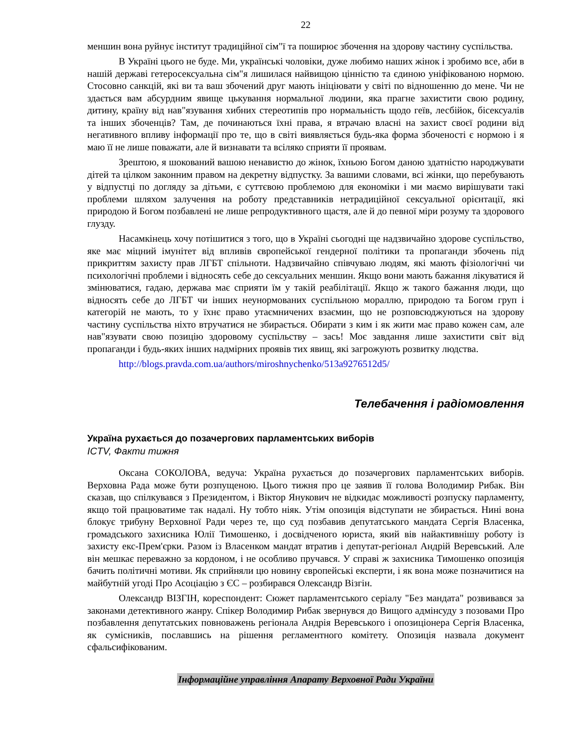22
меншин вона руйнує інститут традиційної сім"ї та поширює збочення на здорову частину суспільства.
В Україні цього не буде. Ми, українські чоловіки, дуже любимо наших жінок і зробимо все, аби в нашій державі гетеросексуальна сім"я лишилася найвищою цінністю та єдиною уніфікованою нормою. Стосовно санкцій, які ви та ваш збочений друг мають ініціювати у світі по відношенню до мене. Чи не здається вам абсурдним явище цькування нормальної людини, яка прагне захистити свою родину, дитину, країну від нав"язування хибних стереотипів про нормальність щодо геїв, лесбійок, бісексуалів та інших збоченців? Там, де починаються їхні права, я втрачаю власні на захист своєї родини від негативного впливу інформації про те, що в світі виявляється будь-яка форма збоченості є нормою і я маю її не лише поважати, але й визнавати та всіляко сприяти її проявам.
Зрештою, я шокований вашою ненавистю до жінок, їхньою Богом даною здатністю народжувати дітей та цілком законним правом на декретну відпустку. За вашими словами, всі жінки, що перебувають у відпустці по догляду за дітьми, є суттєвою проблемою для економіки і ми маємо вирішувати такі проблеми шляхом залучення на роботу представників нетрадиційної сексуальної орієнтації, які природою й Богом позбавлені не лише репродуктивного щастя, але й до певної міри розуму та здорового глузду.
Насамкінець хочу потішитися з того, що в Україні сьогодні ще надзвичайно здорове суспільство, яке має міцний імунітет від впливів європейської гендерної політики та пропаганди збочень під прикриттям захисту прав ЛГБТ спільноти. Надзвичайно співчуваю людям, які мають фізіологічні чи психологічні проблеми і відносять себе до сексуальних меншин. Якщо вони мають бажання лікуватися й змінюватися, гадаю, держава має сприяти їм у такій реабілітації. Якщо ж такого бажання люди, що відносять себе до ЛГБТ чи інших неунормованих суспільною мораллю, природою та Богом груп і категорій не мають, то у їхнє право утаємничених взаємин, що не розповсюджуються на здорову частину суспільства ніхто втручатися не збирається. Обирати з ким і як жити має право кожен сам, але нав"язувати свою позицію здоровому суспільству – зась! Моє завдання лише захистити світ від пропаганди і будь-яких інших надмірних проявів тих явищ, які загрожують розвитку людства.
http://blogs.pravda.com.ua/authors/miroshnychenko/513a9276512d5/
Телебачення і радіомовлення
Україна рухається до позачергових парламентських виборів
ICTV, Факти тижня
Оксана СОКОЛОВА, ведуча: Україна рухається до позачергових парламентських виборів. Верховна Рада може бути розпущеною. Цього тижня про це заявив її голова Володимир Рибак. Він сказав, що спілкувався з Президентом, і Віктор Янукович не відкидає можливості розпуску парламенту, якщо той працюватиме так надалі. Ну тобто ніяк. Утім опозиція відступати не збирається. Нині вона блокує трибуну Верховної Ради через те, що суд позбавив депутатського мандата Сергія Власенка, громадського захисника Юлії Тимошенко, і досвідченого юриста, який вів найактивнішу роботу із захисту екс-Прем'єрки. Разом із Власенком мандат втратив і депутат-регіонал Андрій Веревський. Але він мешкає переважно за кордоном, і не особливо пручався. У справі ж захисника Тимошенко опозиція бачить політичні мотиви. Як сприйняли цю новину європейські експерти, і як вона може позначитися на майбутній угоді Про Асоціацію з ЄС – розбирався Олександр Візгін.
Олександр ВІЗГІН, кореспондент: Сюжет парламентського серіалу "Без мандата" розвивався за законами детективного жанру. Спікер Володимир Рибак звернувся до Вищого адмінсуду з позовами Про позбавлення депутатських повноважень регіонала Андрія Веревського і опозиціонера Сергія Власенка, як сумісників, пославшись на рішення регламентного комітету. Опозиція назвала документ сфальсифікованим.
Інформаційне управління Апарату Верховної Ради України